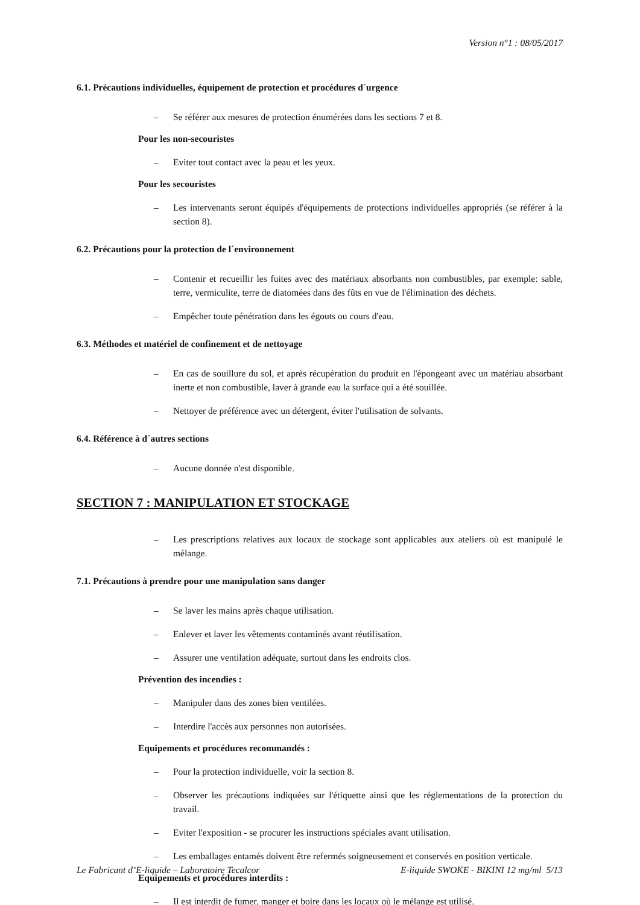Version n°1 : 08/05/2017
6.1. Précautions individuelles, équipement de protection et procédures d´urgence
– Se référer aux mesures de protection énumérées dans les sections 7 et 8.
Pour les non-secouristes
– Eviter tout contact avec la peau et les yeux.
Pour les secouristes
– Les intervenants seront équipés d'équipements de protections individuelles appropriés (se référer à la section 8).
6.2. Précautions pour la protection de l´environnement
– Contenir et recueillir les fuites avec des matériaux absorbants non combustibles, par exemple: sable, terre, vermiculite, terre de diatomées dans des fûts en vue de l'élimination des déchets.
– Empêcher toute pénétration dans les égouts ou cours d'eau.
6.3. Méthodes et matériel de confinement et de nettoyage
– En cas de souillure du sol, et après récupération du produit en l'épongeant avec un matériau absorbant inerte et non combustible, laver à grande eau la surface qui a été souillée.
– Nettoyer de préférence avec un détergent, éviter l'utilisation de solvants.
6.4. Référence à d´autres sections
– Aucune donnée n'est disponible.
SECTION 7 : MANIPULATION ET STOCKAGE
– Les prescriptions relatives aux locaux de stockage sont applicables aux ateliers où est manipulé le mélange.
7.1. Précautions à prendre pour une manipulation sans danger
– Se laver les mains après chaque utilisation.
– Enlever et laver les vêtements contaminés avant réutilisation.
– Assurer une ventilation adéquate, surtout dans les endroits clos.
Prévention des incendies :
– Manipuler dans des zones bien ventilées.
– Interdire l'accès aux personnes non autorisées.
Equipements et procédures recommandés :
– Pour la protection individuelle, voir la section 8.
– Observer les précautions indiquées sur l'étiquette ainsi que les réglementations de la protection du travail.
– Eviter l'exposition - se procurer les instructions spéciales avant utilisation.
– Les emballages entamés doivent être refermés soigneusement et conservés en position verticale.
Equipements et procédures interdits :
– Il est interdit de fumer, manger et boire dans les locaux où le mélange est utilisé.
Le Fabricant d’E-liquide – Laboratoire Tecalcor E-liquide SWOKE - BIKINI 12 mg/ml 5/13